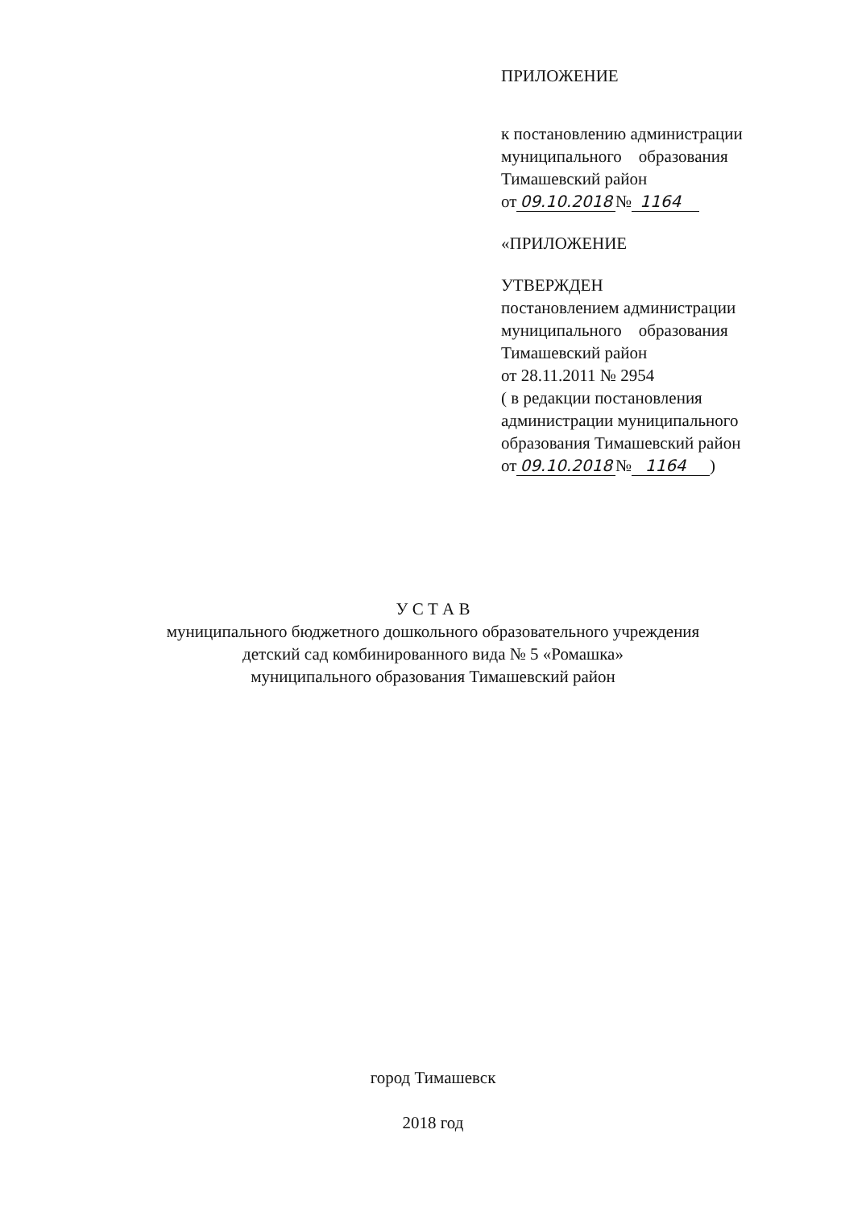ПРИЛОЖЕНИЕ
к постановлению администрации
муниципального образования
Тимашевский район
от 09.10.2018 № 1164
«ПРИЛОЖЕНИЕ
УТВЕРЖДЕН
постановлением администрации
муниципального образования
Тимашевский район
от 28.11.2011 № 2954
( в редакции постановления
администрации муниципального
образования Тимашевский район
от 09.10.2018 № 1164 )
У С Т А В
муниципального бюджетного дошкольного образовательного учреждения
детский сад комбинированного вида № 5 «Ромашка»
муниципального образования Тимашевский район
город Тимашевск
2018 год